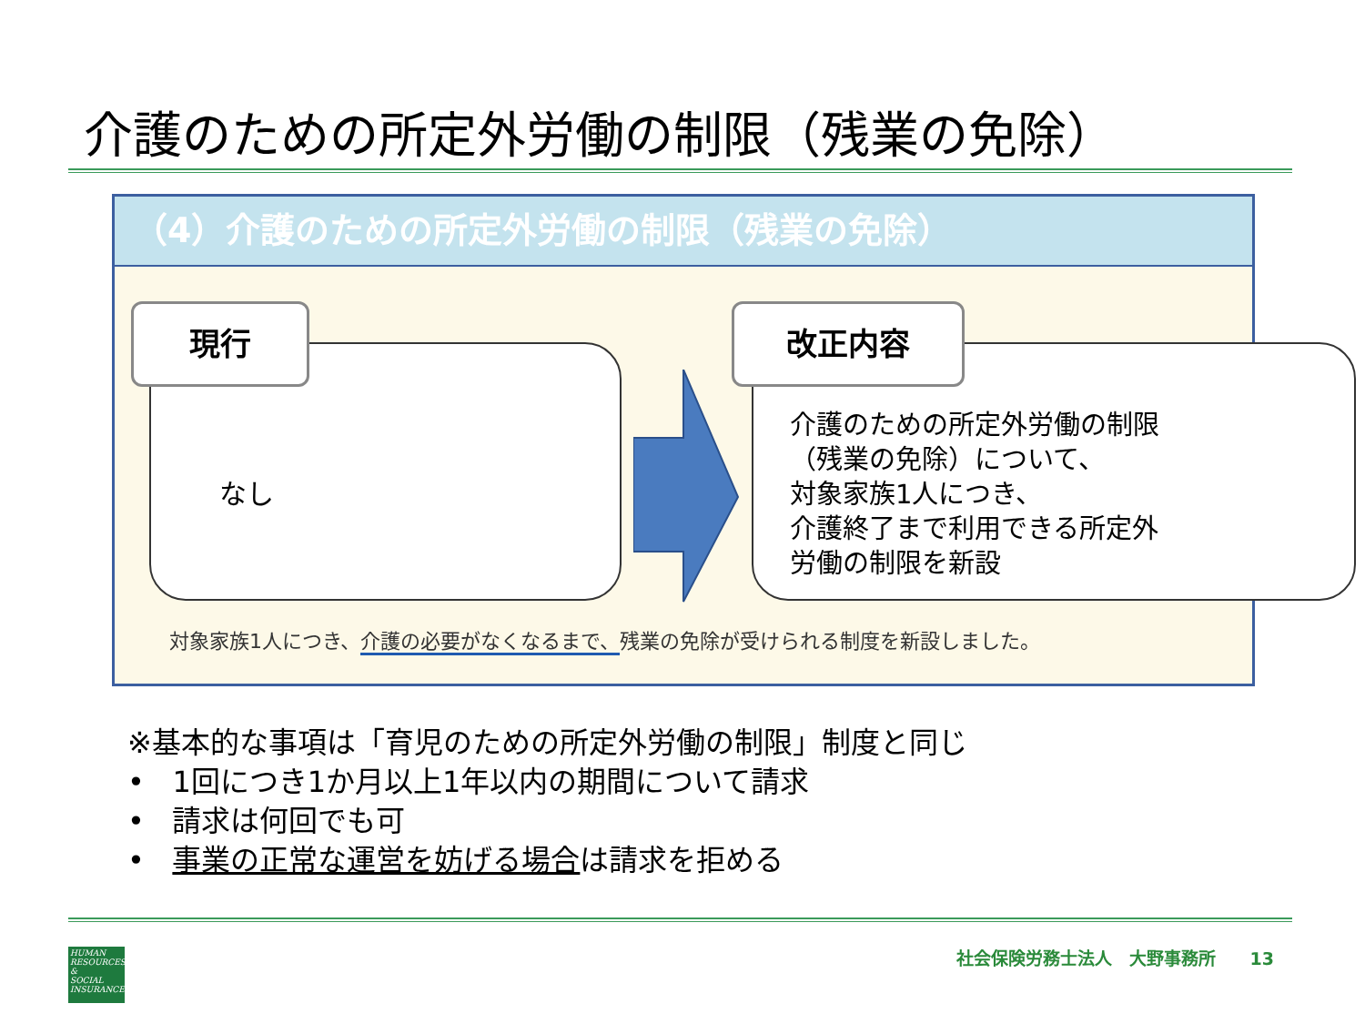介護のための所定外労働の制限（残業の免除）
（4）介護のための所定外労働の制限（残業の免除）
なし
現行
介護のための所定外労働の制限
（残業の免除）について、
対象家族1人につき、
介護終了まで利用できる所定外
労働の制限を新設
改正内容
対象家族1人につき、介護の必要がなくなるまで、残業の免除が受けられる制度を新設しました。
※基本的な事項は「育児のための所定外労働の制限」制度と同じ
• 1回につき1か月以上1年以内の期間について請求
• 請求は何回でも可
• 事業の正常な運営を妨げる場合は請求を拒める
HUMAN
RESOURCES
&
SOCIAL
INSURANCE
社会保険労務士法人　大野事務所　　13